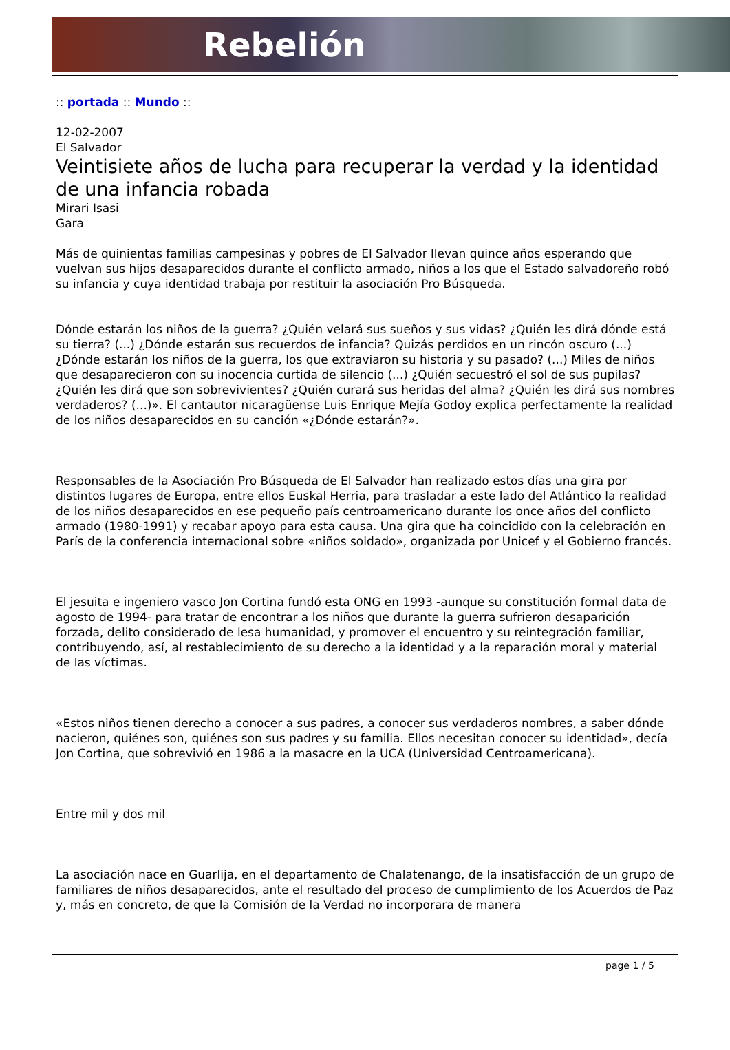Rebelión
:: portada :: Mundo ::
12-02-2007
El Salvador
Veintisiete años de lucha para recuperar la verdad y la identidad de una infancia robada
Mirari Isasi
Gara
Más de quinientas familias campesinas y pobres de El Salvador llevan quince años esperando que vuelvan sus hijos desaparecidos durante el conflicto armado, niños a los que el Estado salvadoreño robó su infancia y cuya identidad trabaja por restituir la asociación Pro Búsqueda.
Dónde estarán los niños de la guerra? ¿Quién velará sus sueños y sus vidas? ¿Quién les dirá dónde está su tierra? (...) ¿Dónde estarán sus recuerdos de infancia? Quizás perdidos en un rincón oscuro (...) ¿Dónde estarán los niños de la guerra, los que extraviaron su historia y su pasado? (...) Miles de niños que desaparecieron con su inocencia curtida de silencio (...) ¿Quién secuestró el sol de sus pupilas? ¿Quién les dirá que son sobrevivientes? ¿Quién curará sus heridas del alma? ¿Quién les dirá sus nombres verdaderos? (...)». El cantautor nicaragüense Luis Enrique Mejía Godoy explica perfectamente la realidad de los niños desaparecidos en su canción «¿Dónde estarán?».
Responsables de la Asociación Pro Búsqueda de El Salvador han realizado estos días una gira por distintos lugares de Europa, entre ellos Euskal Herria, para trasladar a este lado del Atlántico la realidad de los niños desaparecidos en ese pequeño país centroamericano durante los once años del conflicto armado (1980-1991) y recabar apoyo para esta causa. Una gira que ha coincidido con la celebración en París de la conferencia internacional sobre «niños soldado», organizada por Unicef y el Gobierno francés.
El jesuita e ingeniero vasco Jon Cortina fundó esta ONG en 1993 -aunque su constitución formal data de agosto de 1994- para tratar de encontrar a los niños que durante la guerra sufrieron desaparición forzada, delito considerado de lesa humanidad, y promover el encuentro y su reintegración familiar, contribuyendo, así, al restablecimiento de su derecho a la identidad y a la reparación moral y material de las víctimas.
«Estos niños tienen derecho a conocer a sus padres, a conocer sus verdaderos nombres, a saber dónde nacieron, quiénes son, quiénes son sus padres y su familia. Ellos necesitan conocer su identidad», decía Jon Cortina, que sobrevivió en 1986 a la masacre en la UCA (Universidad Centroamericana).
Entre mil y dos mil
La asociación nace en Guarlija, en el departamento de Chalatenango, de la insatisfacción de un grupo de familiares de niños desaparecidos, ante el resultado del proceso de cumplimiento de los Acuerdos de Paz y, más en concreto, de que la Comisión de la Verdad no incorporara de manera
page 1 / 5